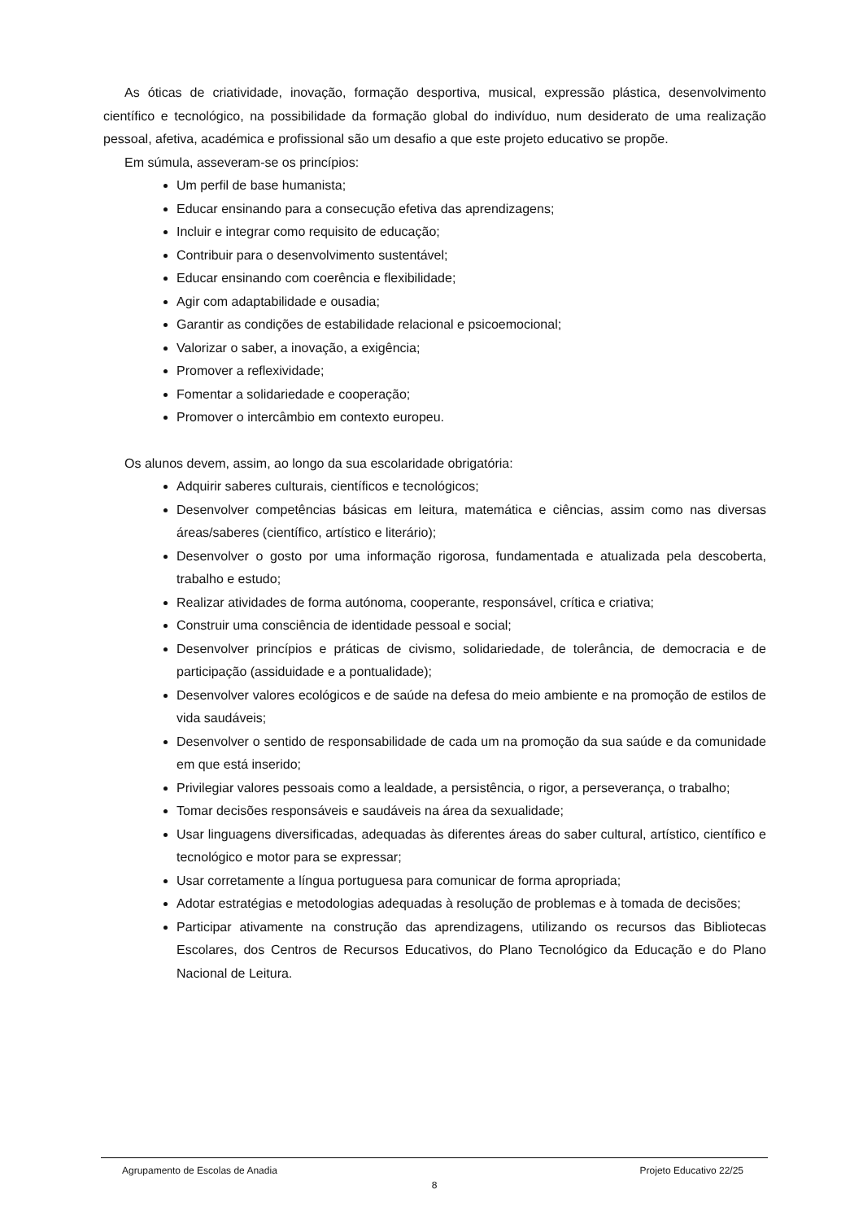As óticas de criatividade, inovação, formação desportiva, musical, expressão plástica, desenvolvimento científico e tecnológico, na possibilidade da formação global do indivíduo, num desiderato de uma realização pessoal, afetiva, académica e profissional são um desafio a que este projeto educativo se propõe.
Em súmula, asseveram-se os princípios:
Um perfil de base humanista;
Educar ensinando para a consecução efetiva das aprendizagens;
Incluir e integrar como requisito de educação;
Contribuir para o desenvolvimento sustentável;
Educar ensinando com coerência e flexibilidade;
Agir com adaptabilidade e ousadia;
Garantir as condições de estabilidade relacional e psicoemocional;
Valorizar o saber, a inovação, a exigência;
Promover a reflexividade;
Fomentar a solidariedade e cooperação;
Promover o intercâmbio em contexto europeu.
Os alunos devem, assim, ao longo da sua escolaridade obrigatória:
Adquirir saberes culturais, científicos e tecnológicos;
Desenvolver competências básicas em leitura, matemática e ciências, assim como nas diversas áreas/saberes (científico, artístico e literário);
Desenvolver o gosto por uma informação rigorosa, fundamentada e atualizada pela descoberta, trabalho e estudo;
Realizar atividades de forma autónoma, cooperante, responsável, crítica e criativa;
Construir uma consciência de identidade pessoal e social;
Desenvolver princípios e práticas de civismo, solidariedade, de tolerância, de democracia e de participação (assiduidade e a pontualidade);
Desenvolver valores ecológicos e de saúde na defesa do meio ambiente e na promoção de estilos de vida saudáveis;
Desenvolver o sentido de responsabilidade de cada um na promoção da sua saúde e da comunidade em que está inserido;
Privilegiar valores pessoais como a lealdade, a persistência, o rigor, a perseverança, o trabalho;
Tomar decisões responsáveis e saudáveis na área da sexualidade;
Usar linguagens diversificadas, adequadas às diferentes áreas do saber cultural, artístico, científico e tecnológico e motor para se expressar;
Usar corretamente a língua portuguesa para comunicar de forma apropriada;
Adotar estratégias e metodologias adequadas à resolução de problemas e à tomada de decisões;
Participar ativamente na construção das aprendizagens, utilizando os recursos das Bibliotecas Escolares, dos Centros de Recursos Educativos, do Plano Tecnológico da Educação e do Plano Nacional de Leitura.
Agrupamento de Escolas de Anadia Projeto Educativo 22/25
8